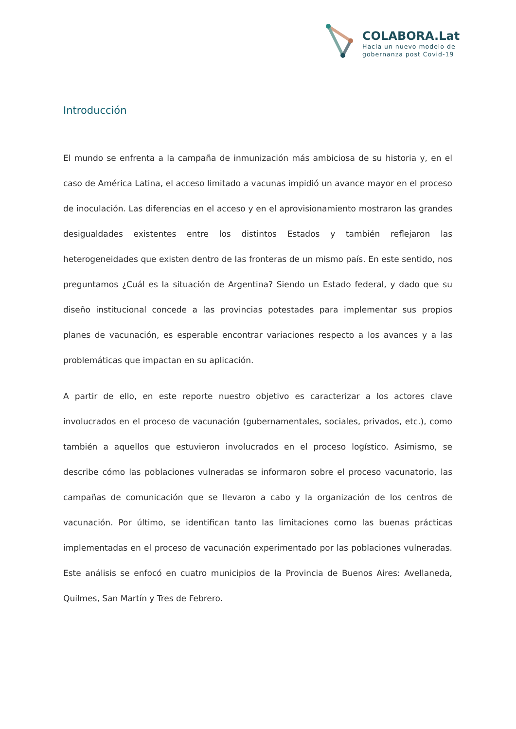COLABORA.Lat
Hacia un nuevo modelo de
gobernanza post Covid-19
Introducción
El mundo se enfrenta a la campaña de inmunización más ambiciosa de su historia y, en el caso de América Latina, el acceso limitado a vacunas impidió un avance mayor en el proceso de inoculación. Las diferencias en el acceso y en el aprovisionamiento mostraron las grandes desigualdades existentes entre los distintos Estados y también reflejaron las heterogeneidades que existen dentro de las fronteras de un mismo país. En este sentido, nos preguntamos ¿Cuál es la situación de Argentina? Siendo un Estado federal, y dado que su diseño institucional concede a las provincias potestades para implementar sus propios planes de vacunación, es esperable encontrar variaciones respecto a los avances y a las problemáticas que impactan en su aplicación.
A partir de ello, en este reporte nuestro objetivo es caracterizar a los actores clave involucrados en el proceso de vacunación (gubernamentales, sociales, privados, etc.), como también a aquellos que estuvieron involucrados en el proceso logístico. Asimismo, se describe cómo las poblaciones vulneradas se informaron sobre el proceso vacunatorio, las campañas de comunicación que se llevaron a cabo y la organización de los centros de vacunación. Por último, se identifican tanto las limitaciones como las buenas prácticas implementadas en el proceso de vacunación experimentado por las poblaciones vulneradas. Este análisis se enfocó en cuatro municipios de la Provincia de Buenos Aires: Avellaneda, Quilmes, San Martín y Tres de Febrero.